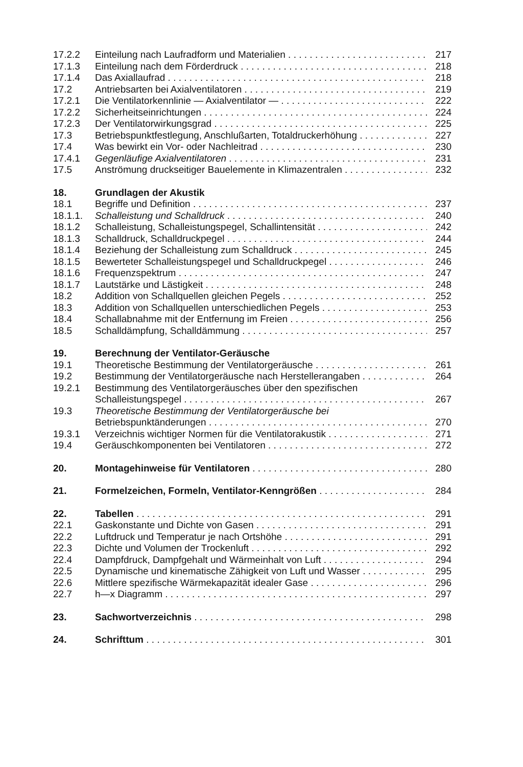17.2.2 Einteilung nach Laufradform und Materialien 217
17.1.3 Einteilung nach dem Förderdruck 218
17.1.4 Das Axiallaufrad 218
17.2 Antriebsarten bei Axialventilatoren 219
17.2.1 Die Ventilatorkennlinie — Axialventilator — 222
17.2.2 Sicherheitseinrichtungen 224
17.2.3 Der Ventilatorwirkungsgrad 225
17.3 Betriebspunktfestlegung, Anschlußarten, Totaldruckerhöhung 227
17.4 Was bewirkt ein Vor- oder Nachleitrad 230
17.4.1 Gegenläufige Axialventilatoren 231
17.5 Anströmung druckseitiger Bauelemente in Klimazentralen 232
18. Grundlagen der Akustik
18.1 Begriffe und Definition 237
18.1.1. Schalleistung und Schalldruck 240
18.1.2 Schalleistung, Schalleistungspegel, Schallintensität 242
18.1.3 Schalldruck, Schalldruckpegel 244
18.1.4 Beziehung der Schalleistung zum Schalldruck 245
18.1.5 Bewerteter Schalleistungspegel und Schalldruckpegel 246
18.1.6 Frequenzspektrum 247
18.1.7 Lautstärke und Lästigkeit 248
18.2 Addition von Schallquellen gleichen Pegels 252
18.3 Addition von Schallquellen unterschiedlichen Pegels 253
18.4 Schallabnahme mit der Entfernung im Freien 256
18.5 Schalldämpfung, Schalldämmung 257
19. Berechnung der Ventilator-Geräusche
19.1 Theoretische Bestimmung der Ventilatorgeräusche 261
19.2 Bestimmung der Ventilatorgeräusche nach Herstellerangaben 264
19.2.1 Bestimmung des Ventilatorgeräusches über den spezifischen
Schalleistungspegel 267
19.3 Theoretische Bestimmung der Ventilatorgeräusche bei
Betriebspunktänderungen 270
19.3.1 Verzeichnis wichtiger Normen für die Ventilatorakustik 271
19.4 Geräuschkomponenten bei Ventilatoren 272
20. Montagehinweise für Ventilatoren 280
21. Formelzeichen, Formeln, Ventilator-Kenngrößen 284
22. Tabellen 291
22.1 Gaskonstante und Dichte von Gasen 291
22.2 Luftdruck und Temperatur je nach Ortshöhe 291
22.3 Dichte und Volumen der Trockenluft 292
22.4 Dampfdruck, Dampfgehalt und Wärmeinhalt von Luft 294
22.5 Dynamische und kinematische Zähigkeit von Luft und Wasser 295
22.6 Mittlere spezifische Wärmekapazität idealer Gase 296
22.7 h—x Diagramm 297
23. Sachwortverzeichnis 298
24. Schrifttum 301